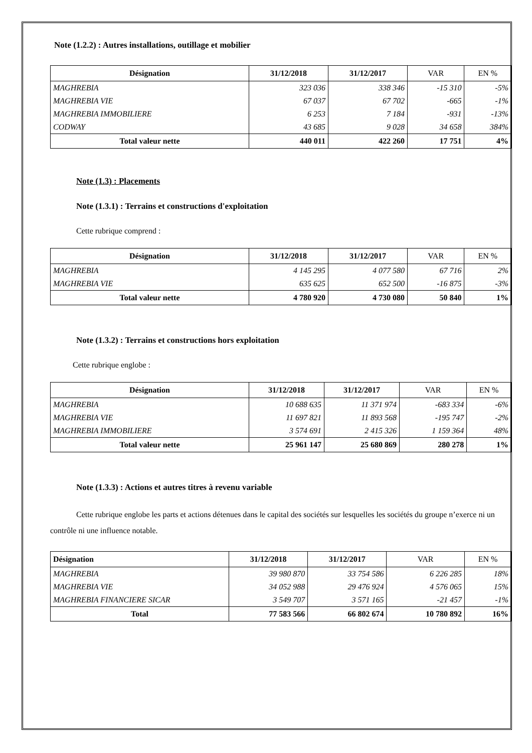Note (1.2.2) : Autres installations, outillage et mobilier
| Désignation | 31/12/2018 | 31/12/2017 | VAR | EN % |
| --- | --- | --- | --- | --- |
| MAGHREBIA | 323 036 | 338 346 | -15 310 | -5% |
| MAGHREBIA VIE | 67 037 | 67 702 | -665 | -1% |
| MAGHREBIA IMMOBILIERE | 6 253 | 7 184 | -931 | -13% |
| CODWAY | 43 685 | 9 028 | 34 658 | 384% |
| Total valeur nette | 440 011 | 422 260 | 17 751 | 4% |
Note (1.3) : Placements
Note (1.3.1) : Terrains et constructions d'exploitation
Cette rubrique comprend :
| Désignation | 31/12/2018 | 31/12/2017 | VAR | EN % |
| --- | --- | --- | --- | --- |
| MAGHREBIA | 4 145 295 | 4 077 580 | 67 716 | 2% |
| MAGHREBIA VIE | 635 625 | 652 500 | -16 875 | -3% |
| Total valeur nette | 4 780 920 | 4 730 080 | 50 840 | 1% |
Note (1.3.2) : Terrains et constructions hors exploitation
Cette rubrique englobe :
| Désignation | 31/12/2018 | 31/12/2017 | VAR | EN % |
| --- | --- | --- | --- | --- |
| MAGHREBIA | 10 688 635 | 11 371 974 | -683 334 | -6% |
| MAGHREBIA VIE | 11 697 821 | 11 893 568 | -195 747 | -2% |
| MAGHREBIA IMMOBILIERE | 3 574 691 | 2 415 326 | 1 159 364 | 48% |
| Total valeur nette | 25 961 147 | 25 680 869 | 280 278 | 1% |
Note (1.3.3) : Actions et autres titres à revenu variable
Cette rubrique englobe les parts et actions détenues dans le capital des sociétés sur lesquelles les sociétés du groupe n’exerce ni un contrôle ni une influence notable.
| Désignation | 31/12/2018 | 31/12/2017 | VAR | EN % |
| --- | --- | --- | --- | --- |
| MAGHREBIA | 39 980 870 | 33 754 586 | 6 226 285 | 18% |
| MAGHREBIA VIE | 34 052 988 | 29 476 924 | 4 576 065 | 15% |
| MAGHREBIA FINANCIERE SICAR | 3 549 707 | 3 571 165 | -21 457 | -1% |
| Total | 77 583 566 | 66 802 674 | 10 780 892 | 16% |